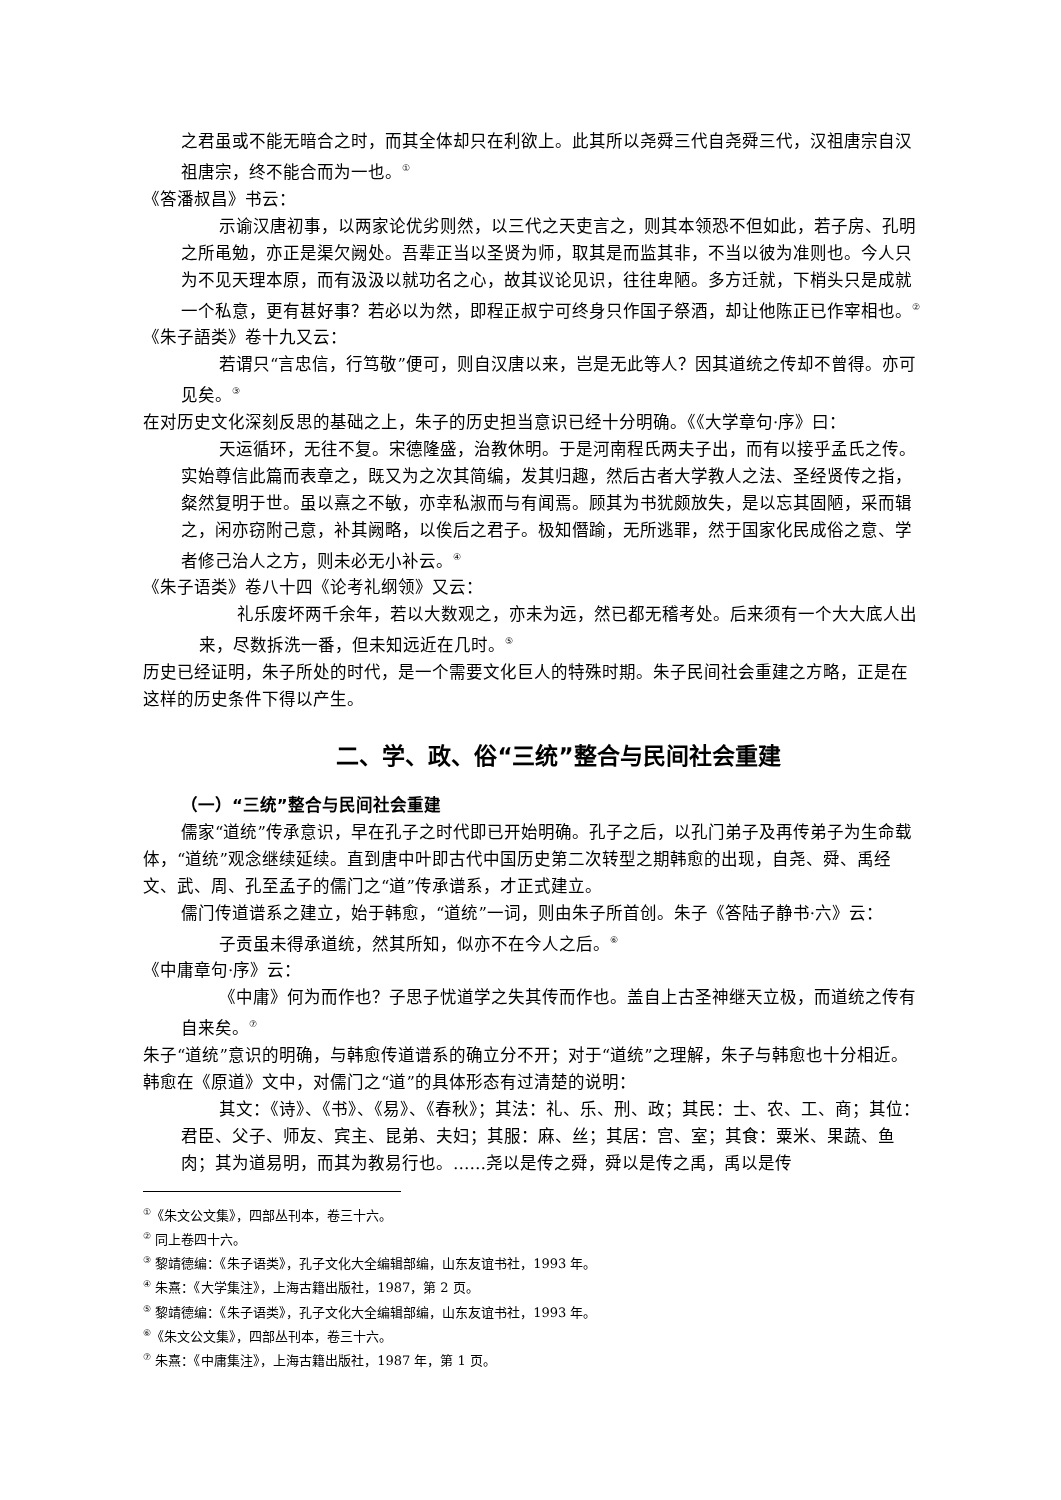之君虽或不能无暗合之时，而其全体却只在利欲上。此其所以尧舜三代自尧舜三代，汉祖唐宗自汉祖唐宗，终不能合而为一也。<sup>①</sup>
《答潘叔昌》书云：
示谕汉唐初事，以两家论优劣则然，以三代之天吏言之，则其本领恐不但如此，若子房、孔明之所黾勉，亦正是渠欠阙处。吾辈正当以圣贤为师，取其是而监其非，不当以彼为准则也。今人只为不见天理本原，而有汲汲以就功名之心，故其议论见识，往往卑陋。多方迁就，下梢头只是成就一个私意，更有甚好事？若必以为然，即程正叔宁可终身只作国子祭酒，却让他陈正已作宰相也。<sup>②</sup>
《朱子語类》卷十九又云：
若谓只“言忠信，行笃敬”便可，则自汉唐以来，岂是无此等人？因其道统之传却不曾得。亦可见矣。<sup>③</sup>
在对历史文化深刻反思的基础之上，朱子的历史担当意识已经十分明确。《《大学章句·序》曰：
天运循环，无往不复。宋德隆盛，治教休明。于是河南程氏两夫子出，而有以接乎孟氏之传。实始尊信此篇而表章之，既又为之次其简编，发其归趣，然后古者大学教人之法、圣经贤传之指，粲然复明于世。虽以熹之不敏，亦幸私淑而与有闻焉。顾其为书犹颇放失，是以忘其固陋，采而辑之，闲亦窃附己意，补其阙略，以俟后之君子。极知僭踰，无所逃罪，然于国家化民成俗之意、学者修己治人之方，则未必无小补云。<sup>④</sup>
《朱子语类》卷八十四《论考礼纲领》又云：
礼乐废坏两千余年，若以大数观之，亦未为远，然已都无稽考处。后来须有一个大大底人出来，尽数拆洗一番，但未知远近在几时。<sup>⑤</sup>
历史已经证明，朱子所处的时代，是一个需要文化巨人的特殊时期。朱子民间社会重建之方略，正是在这样的历史条件下得以产生。
二、学、政、俗“三统”整合与民间社会重建
（一）“三统”整合与民间社会重建
儒家“道统”传承意识，早在孔子之时代即已开始明确。孔子之后，以孔门弟子及再传弟子为生命载体，“道统”观念继续延续。直到唐中叶即古代中国历史第二次转型之期韩愈的出现，自尧、舜、禹经文、武、周、孔至孟子的儒门之“道”传承谱系，才正式建立。
儒门传道谱系之建立，始于韩愈，“道统”一词，则由朱子所首创。朱子《答陆子静书·六》云：
子贡虽未得承道统，然其所知，似亦不在今人之后。<sup>⑥</sup>
《中庸章句·序》云：
《中庸》何为而作也？子思子忧道学之失其传而作也。盖自上古圣神继天立极，而道统之传有自来矣。<sup>⑦</sup>
朱子“道统”意识的明确，与韩愈传道谱系的确立分不开；对于“道统”之理解，朱子与韩愈也十分相近。韩愈在《原道》文中，对儒门之“道”的具体形态有过清楚的说明：
其文：《诗》、《书》、《易》、《春秋》；其法：礼、乐、刑、政；其民：士、农、工、商；其位：君臣、父子、师友、宾主、昆弟、夫妇；其服：麻、丝；其居：宫、室；其食：粟米、果蔬、鱼肉；其为道易明，而其为教易行也。……尧以是传之舜，舜以是传之禹，禹以是传
<sup>①</sup>《朱文公文集》，四部丛刊本，卷三十六。
<sup>②</sup> 同上卷四十六。
<sup>③</sup> 黎靖德编：《朱子语类》，孔子文化大全编辑部编，山东友谊书社，1993 年。
<sup>④</sup> 朱熹：《大学集注》，上海古籍出版社，1987，第 2 页。
<sup>⑤</sup> 黎靖德编：《朱子语类》，孔子文化大全编辑部编，山东友谊书社，1993 年。
<sup>⑥</sup>《朱文公文集》，四部丛刊本，卷三十六。
<sup>⑦</sup> 朱熹：《中庸集注》，上海古籍出版社，1987 年，第 1 页。